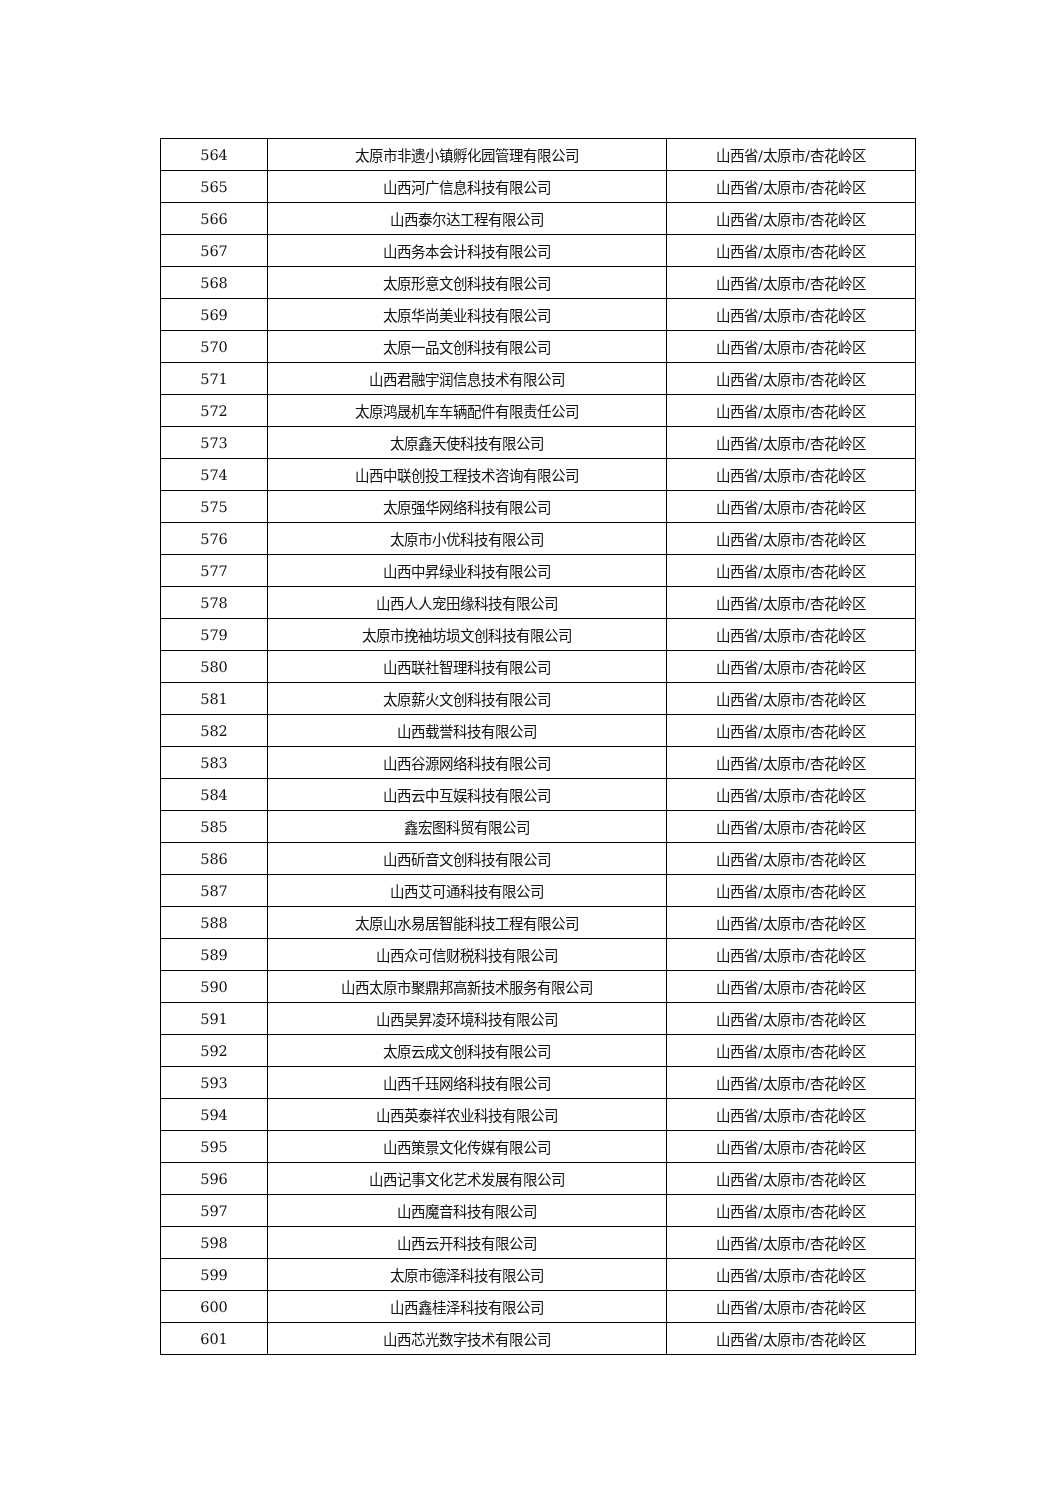| 564 | 太原市非遗小镇孵化园管理有限公司 | 山西省/太原市/杏花岭区 |
| 565 | 山西河广信息科技有限公司 | 山西省/太原市/杏花岭区 |
| 566 | 山西泰尔达工程有限公司 | 山西省/太原市/杏花岭区 |
| 567 | 山西务本会计科技有限公司 | 山西省/太原市/杏花岭区 |
| 568 | 太原形意文创科技有限公司 | 山西省/太原市/杏花岭区 |
| 569 | 太原华尚美业科技有限公司 | 山西省/太原市/杏花岭区 |
| 570 | 太原一品文创科技有限公司 | 山西省/太原市/杏花岭区 |
| 571 | 山西君融宇润信息技术有限公司 | 山西省/太原市/杏花岭区 |
| 572 | 太原鸿晟机车车辆配件有限责任公司 | 山西省/太原市/杏花岭区 |
| 573 | 太原鑫天使科技有限公司 | 山西省/太原市/杏花岭区 |
| 574 | 山西中联创投工程技术咨询有限公司 | 山西省/太原市/杏花岭区 |
| 575 | 太原强华网络科技有限公司 | 山西省/太原市/杏花岭区 |
| 576 | 太原市小优科技有限公司 | 山西省/太原市/杏花岭区 |
| 577 | 山西中昇绿业科技有限公司 | 山西省/太原市/杏花岭区 |
| 578 | 山西人人宠田缘科技有限公司 | 山西省/太原市/杏花岭区 |
| 579 | 太原市挽袖坊埙文创科技有限公司 | 山西省/太原市/杏花岭区 |
| 580 | 山西联社智理科技有限公司 | 山西省/太原市/杏花岭区 |
| 581 | 太原薪火文创科技有限公司 | 山西省/太原市/杏花岭区 |
| 582 | 山西载誉科技有限公司 | 山西省/太原市/杏花岭区 |
| 583 | 山西谷源网络科技有限公司 | 山西省/太原市/杏花岭区 |
| 584 | 山西云中互娱科技有限公司 | 山西省/太原市/杏花岭区 |
| 585 | 鑫宏图科贸有限公司 | 山西省/太原市/杏花岭区 |
| 586 | 山西斫音文创科技有限公司 | 山西省/太原市/杏花岭区 |
| 587 | 山西艾可通科技有限公司 | 山西省/太原市/杏花岭区 |
| 588 | 太原山水易居智能科技工程有限公司 | 山西省/太原市/杏花岭区 |
| 589 | 山西众可信财税科技有限公司 | 山西省/太原市/杏花岭区 |
| 590 | 山西太原市聚鼎邦高新技术服务有限公司 | 山西省/太原市/杏花岭区 |
| 591 | 山西昊昇凌环境科技有限公司 | 山西省/太原市/杏花岭区 |
| 592 | 太原云成文创科技有限公司 | 山西省/太原市/杏花岭区 |
| 593 | 山西千珏网络科技有限公司 | 山西省/太原市/杏花岭区 |
| 594 | 山西英泰祥农业科技有限公司 | 山西省/太原市/杏花岭区 |
| 595 | 山西策景文化传媒有限公司 | 山西省/太原市/杏花岭区 |
| 596 | 山西记事文化艺术发展有限公司 | 山西省/太原市/杏花岭区 |
| 597 | 山西魔音科技有限公司 | 山西省/太原市/杏花岭区 |
| 598 | 山西云开科技有限公司 | 山西省/太原市/杏花岭区 |
| 599 | 太原市德泽科技有限公司 | 山西省/太原市/杏花岭区 |
| 600 | 山西鑫桂泽科技有限公司 | 山西省/太原市/杏花岭区 |
| 601 | 山西芯光数字技术有限公司 | 山西省/太原市/杏花岭区 |